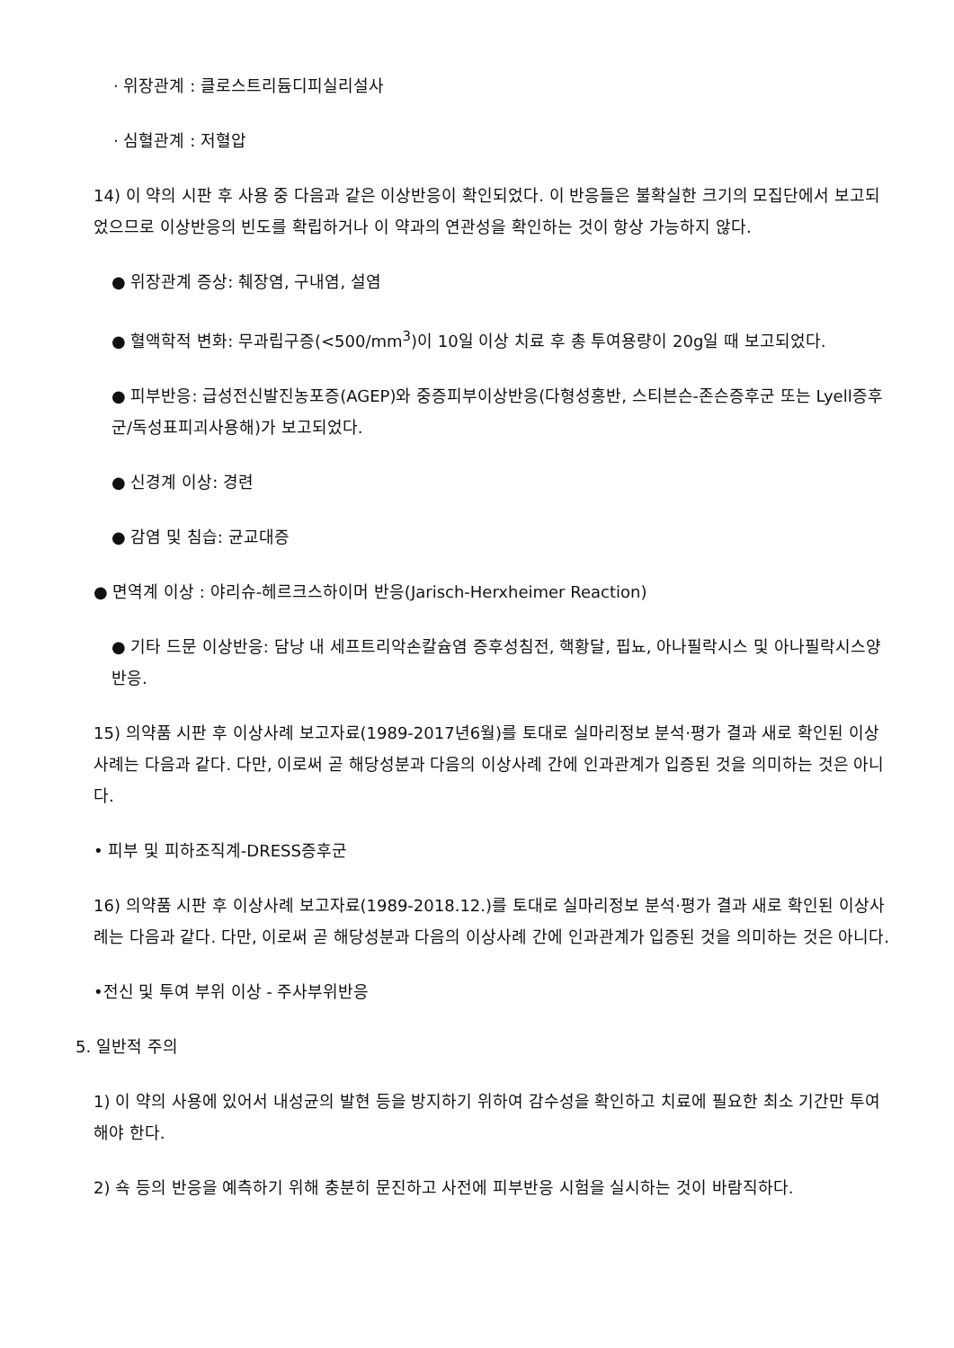· 위장관계 : 클로스트리듐디피실리설사
· 심혈관계 : 저혈압
14) 이 약의 시판 후 사용 중 다음과 같은 이상반응이 확인되었다. 이 반응들은 불확실한 크기의 모집단에서 보고되었으므로 이상반응의 빈도를 확립하거나 이 약과의 연관성을 확인하는 것이 항상 가능하지 않다.
● 위장관계 증상: 췌장염, 구내염, 설염
● 혈액학적 변화: 무과립구증(<500/mm<sup>3</sup>)이 10일 이상 치료 후 총 투여용량이 20g일 때 보고되었다.
● 피부반응: 급성전신발진농포증(AGEP)와 중증피부이상반응(다형성홍반, 스티븐슨-존슨증후군 또는 Lyell증후군/독성표피괴사용해)가 보고되었다.
● 신경계 이상: 경련
● 감염 및 침습: 균교대증
● 면역계 이상 : 야리슈-헤르크스하이머 반응(Jarisch-Herxheimer Reaction)
● 기타 드문 이상반응: 담낭 내 세프트리악손칼슘염 증후성침전, 핵황달, 핍뇨, 아나필락시스 및 아나필락시스양 반응.
15) 의약품 시판 후 이상사례 보고자료(1989-2017년6월)를 토대로 실마리정보 분석·평가 결과 새로 확인된 이상사례는 다음과 같다. 다만, 이로써 곧 해당성분과 다음의 이상사례 간에 인과관계가 입증된 것을 의미하는 것은 아니다.
• 피부 및 피하조직계-DRESS증후군
16) 의약품 시판 후 이상사례 보고자료(1989-2018.12.)를 토대로 실마리정보 분석·평가 결과 새로 확인된 이상사례는 다음과 같다. 다만, 이로써 곧 해당성분과 다음의 이상사례 간에 인과관계가 입증된 것을 의미하는 것은 아니다.
•전신 및 투여 부위 이상 - 주사부위반응
5. 일반적 주의
1) 이 약의 사용에 있어서 내성균의 발현 등을 방지하기 위하여 감수성을 확인하고 치료에 필요한 최소 기간만 투여해야 한다.
2) 쇽 등의 반응을 예측하기 위해 충분히 문진하고 사전에 피부반응 시험을 실시하는 것이 바람직하다.